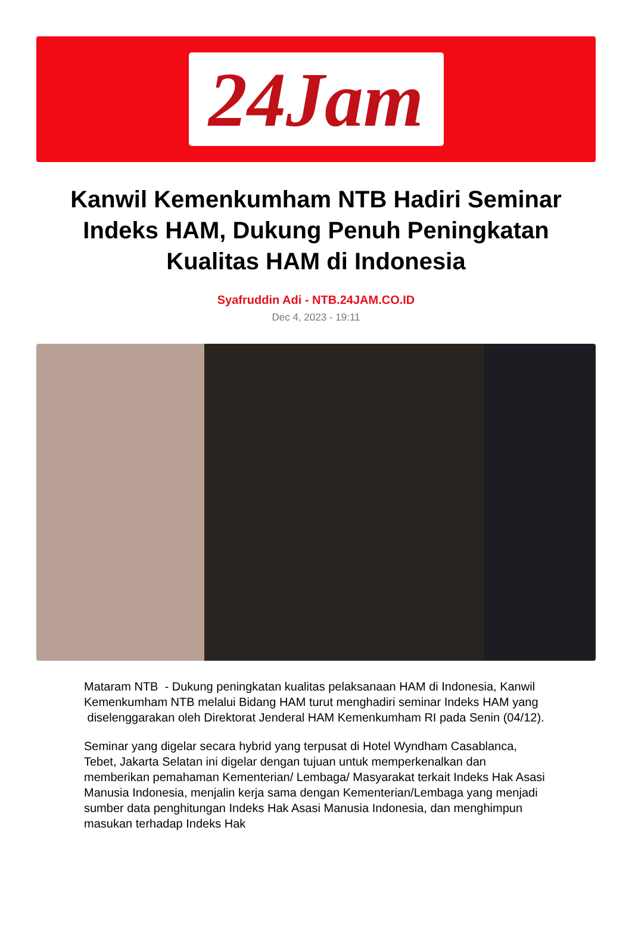24Jam
Kanwil Kemenkumham NTB Hadiri Seminar Indeks HAM, Dukung Penuh Peningkatan Kualitas HAM di Indonesia
Syafruddin Adi - NTB.24JAM.CO.ID
Dec 4, 2023 - 19:11
Mataram NTB - Dukung peningkatan kualitas pelaksanaan HAM di Indonesia, Kanwil Kemenkumham NTB melalui Bidang HAM turut menghadiri seminar Indeks HAM yang diselenggarakan oleh Direktorat Jenderal HAM Kemenkumham RI pada Senin (04/12).
Seminar yang digelar secara hybrid yang terpusat di Hotel Wyndham Casablanca, Tebet, Jakarta Selatan ini digelar dengan tujuan untuk memperkenalkan dan memberikan pemahaman Kementerian/ Lembaga/ Masyarakat terkait Indeks Hak Asasi Manusia Indonesia, menjalin kerja sama dengan Kementerian/Lembaga yang menjadi sumber data penghitungan Indeks Hak Asasi Manusia Indonesia, dan menghimpun masukan terhadap Indeks Hak